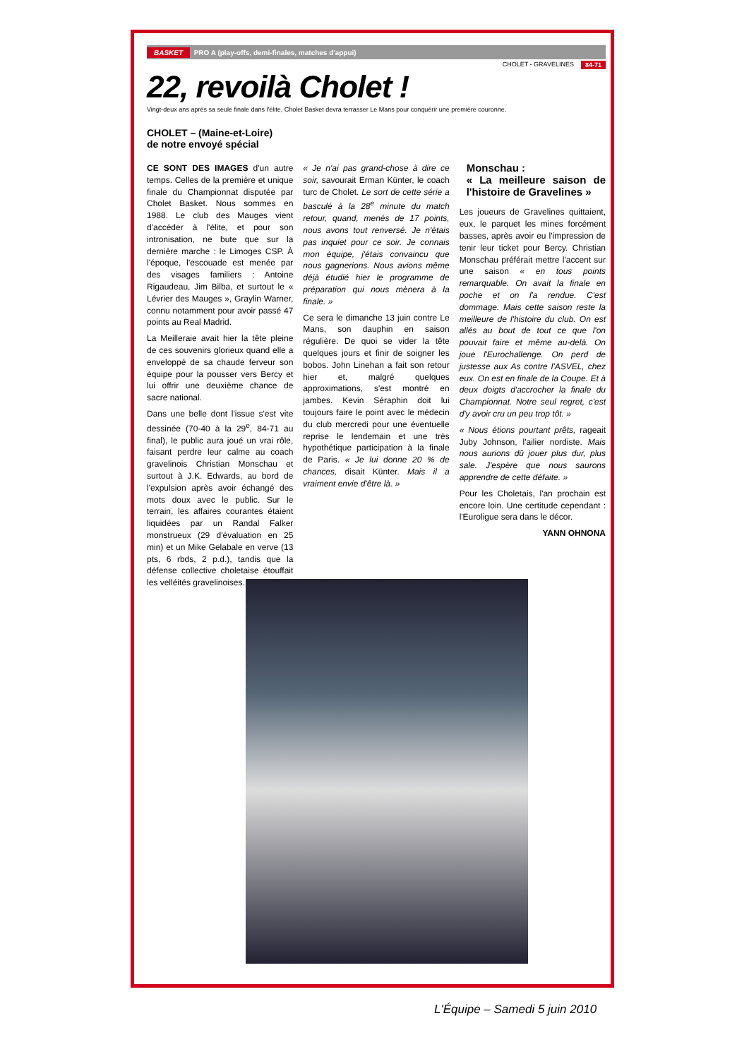BASKET PRO A (play-offs, demi-finales, matches d'appui)
CHOLET - GRAVELINES 84-71
22, revoilà Cholet !
Vingt-deux ans après sa seule finale dans l'élite, Cholet Basket devra terrasser Le Mans pour conquérir une première couronne.
CHOLET – (Maine-et-Loire)
de notre envoyé spécial
CE SONT DES IMAGES d'un autre temps. Celles de la première et unique finale du Championnat disputée par Cholet Basket. Nous sommes en 1988. Le club des Mauges vient d'accéder à l'élite, et pour son intronisation, ne bute que sur la dernière marche : le Limoges CSP. À l'époque, l'escouade est menée par des visages familiers : Antoine Rigaudeau, Jim Bilba, et surtout le « Lévrier des Mauges », Graylin Warner, connu notamment pour avoir passé 47 points au Real Madrid.
La Meilleraie avait hier la tête pleine de ces souvenirs glorieux quand elle a enveloppé de sa chaude ferveur son équipe pour la pousser vers Bercy et lui offrir une deuxième chance de sacre national.
Dans une belle dont l'issue s'est vite dessinée (70-40 à la 29<sup>e</sup>, 84-71 au final), le public aura joué un vrai rôle, faisant perdre leur calme au coach gravelinois Christian Monschau et surtout à J.K. Edwards, au bord de l'expulsion après avoir échangé des mots doux avec le public. Sur le terrain, les affaires courantes étaient liquidées par un Randal Falker monstrueux (29 d'évaluation en 25 min) et un Mike Gelabale en verve (13 pts, 6 rbds, 2 p.d.), tandis que la défense collective choletaise étouffait les velléités gravelinoises.
« Je n'ai pas grand-chose à dire ce soir, savourait Erman Künter, le coach turc de Cholet. Le sort de cette série a basculé à la 28<sup>e</sup> minute du match retour, quand, menés de 17 points, nous avons tout renversé. Je n'étais pas inquiet pour ce soir. Je connais mon équipe, j'étais convaincu que nous gagnerions. Nous avions même déjà étudié hier le programme de préparation qui nous mènera à la finale. »
Ce sera le dimanche 13 juin contre Le Mans, son dauphin en saison régulière. De quoi se vider la tête quelques jours et finir de soigner les bobos. John Linehan a fait son retour hier et, malgré quelques approximations, s'est montré en jambes. Kevin Séraphin doit lui toujours faire le point avec le médecin du club mercredi pour une éventuelle reprise le lendemain et une très hypothétique participation à la finale de Paris. « Je lui donne 20 % de chances, disait Künter. Mais il a vraiment envie d'être là. »
Monschau :
« La meilleure saison de l'histoire de Gravelines »
Les joueurs de Gravelines quittaient, eux, le parquet les mines forcément basses, après avoir eu l'impression de tenir leur ticket pour Bercy. Christian Monschau préférait mettre l'accent sur une saison « en tous points remarquable. On avait la finale en poche et on l'a rendue. C'est dommage. Mais cette saison reste la meilleure de l'histoire du club. On est allés au bout de tout ce que l'on pouvait faire et même au-delà. On joue l'Eurochallenge. On perd de justesse aux As contre l'ASVEL, chez eux. On est en finale de la Coupe. Et à deux doigts d'accrocher la finale du Championnat. Notre seul regret, c'est d'y avoir cru un peu trop tôt. »
« Nous étions pourtant prêts, rageait Juby Johnson, l'ailier nordiste. Mais nous aurions dû jouer plus dur, plus sale. J'espère que nous saurons apprendre de cette défaite. »
Pour les Choletais, l'an prochain est encore loin. Une certitude cependant : l'Euroligue sera dans le décor.
YANN OHNONA
L'Équipe – Samedi 5 juin 2010